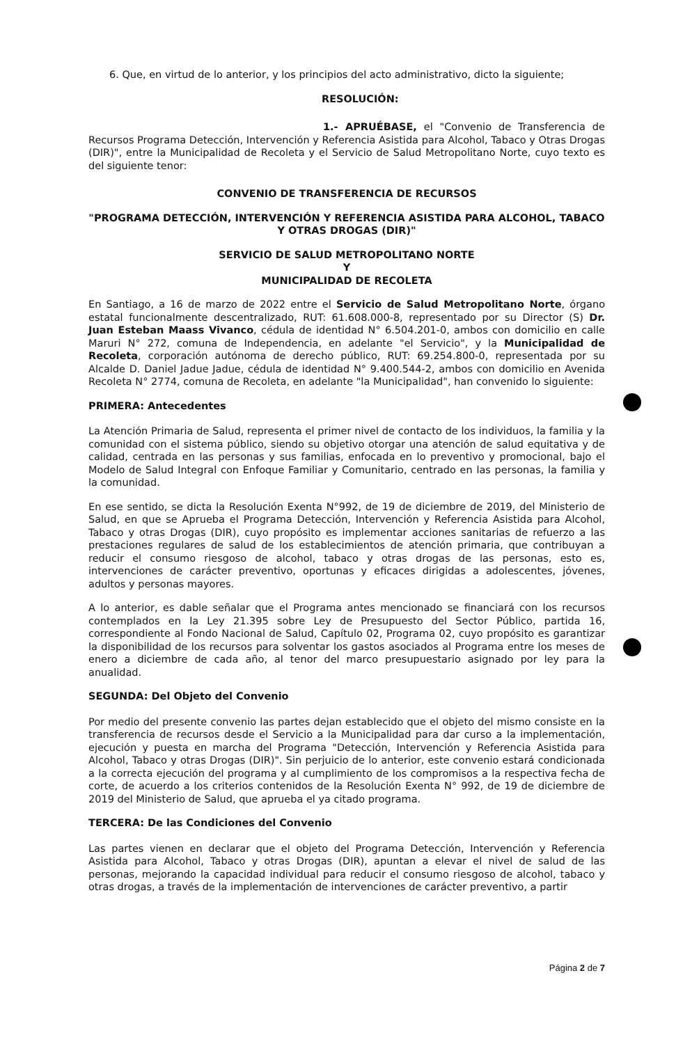6. Que, en virtud de lo anterior, y los principios del acto administrativo, dicto la siguiente;
RESOLUCIÓN:
1.- APRUÉBASE, el "Convenio de Transferencia de Recursos Programa Detección, Intervención y Referencia Asistida para Alcohol, Tabaco y Otras Drogas (DIR)", entre la Municipalidad de Recoleta y el Servicio de Salud Metropolitano Norte, cuyo texto es del siguiente tenor:
CONVENIO DE TRANSFERENCIA DE RECURSOS
"PROGRAMA DETECCIÓN, INTERVENCIÓN Y REFERENCIA ASISTIDA PARA ALCOHOL, TABACO Y OTRAS DROGAS (DIR)"
SERVICIO DE SALUD METROPOLITANO NORTE
Y
MUNICIPALIDAD DE RECOLETA
En Santiago, a 16 de marzo de 2022 entre el Servicio de Salud Metropolitano Norte, órgano estatal funcionalmente descentralizado, RUT: 61.608.000-8, representado por su Director (S) Dr. Juan Esteban Maass Vivanco, cédula de identidad N° 6.504.201-0, ambos con domicilio en calle Maruri N° 272, comuna de Independencia, en adelante "el Servicio", y la Municipalidad de Recoleta, corporación autónoma de derecho público, RUT: 69.254.800-0, representada por su Alcalde D. Daniel Jadue Jadue, cédula de identidad N° 9.400.544-2, ambos con domicilio en Avenida Recoleta N° 2774, comuna de Recoleta, en adelante "la Municipalidad", han convenido lo siguiente:
PRIMERA: Antecedentes
La Atención Primaria de Salud, representa el primer nivel de contacto de los individuos, la familia y la comunidad con el sistema público, siendo su objetivo otorgar una atención de salud equitativa y de calidad, centrada en las personas y sus familias, enfocada en lo preventivo y promocional, bajo el Modelo de Salud Integral con Enfoque Familiar y Comunitario, centrado en las personas, la familia y la comunidad.
En ese sentido, se dicta la Resolución Exenta N°992, de 19 de diciembre de 2019, del Ministerio de Salud, en que se Aprueba el Programa Detección, Intervención y Referencia Asistida para Alcohol, Tabaco y otras Drogas (DIR), cuyo propósito es implementar acciones sanitarias de refuerzo a las prestaciones regulares de salud de los establecimientos de atención primaria, que contribuyan a reducir el consumo riesgoso de alcohol, tabaco y otras drogas de las personas, esto es, intervenciones de carácter preventivo, oportunas y eficaces dirigidas a adolescentes, jóvenes, adultos y personas mayores.
A lo anterior, es dable señalar que el Programa antes mencionado se financiará con los recursos contemplados en la Ley 21.395 sobre Ley de Presupuesto del Sector Público, partida 16, correspondiente al Fondo Nacional de Salud, Capítulo 02, Programa 02, cuyo propósito es garantizar la disponibilidad de los recursos para solventar los gastos asociados al Programa entre los meses de enero a diciembre de cada año, al tenor del marco presupuestario asignado por ley para la anualidad.
SEGUNDA: Del Objeto del Convenio
Por medio del presente convenio las partes dejan establecido que el objeto del mismo consiste en la transferencia de recursos desde el Servicio a la Municipalidad para dar curso a la implementación, ejecución y puesta en marcha del Programa "Detección, Intervención y Referencia Asistida para Alcohol, Tabaco y otras Drogas (DIR)". Sin perjuicio de lo anterior, este convenio estará condicionada a la correcta ejecución del programa y al cumplimiento de los compromisos a la respectiva fecha de corte, de acuerdo a los criterios contenidos de la Resolución Exenta N° 992, de 19 de diciembre de 2019 del Ministerio de Salud, que aprueba el ya citado programa.
TERCERA: De las Condiciones del Convenio
Las partes vienen en declarar que el objeto del Programa Detección, Intervención y Referencia Asistida para Alcohol, Tabaco y otras Drogas (DIR), apuntan a elevar el nivel de salud de las personas, mejorando la capacidad individual para reducir el consumo riesgoso de alcohol, tabaco y otras drogas, a través de la implementación de intervenciones de carácter preventivo, a partir
Página 2 de 7